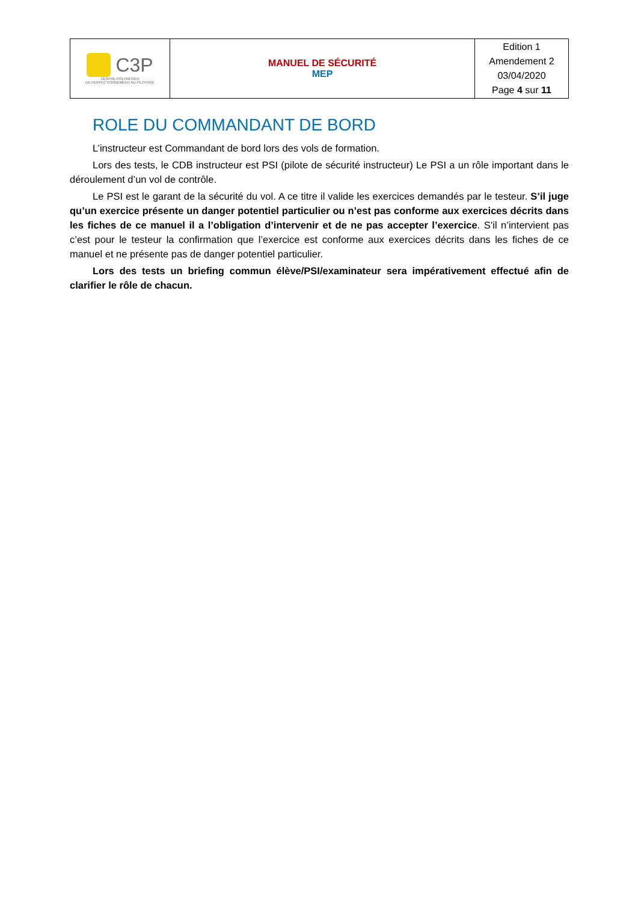| C3P CENTRE POLYNÉSIEN DE PERFECTIONNEMENT AU PILOTAGE | MANUEL DE SÉCURITÉ MEP | Edition 1 Amendement 2 03/04/2020 Page 4 sur 11 |
ROLE DU COMMANDANT DE BORD
L’instructeur est Commandant de bord lors des vols de formation.
Lors des tests, le CDB instructeur est PSI (pilote de sécurité instructeur) Le PSI a un rôle important dans le déroulement d’un vol de contrôle.
Le PSI est le garant de la sécurité du vol. A ce titre il valide les exercices demandés par le testeur. S’il juge qu’un exercice présente un danger potentiel particulier ou n’est pas conforme aux exercices décrits dans les fiches de ce manuel il a l’obligation d’intervenir et de ne pas accepter l’exercice. S’il n’intervient pas c’est pour le testeur la confirmation que l’exercice est conforme aux exercices décrits dans les fiches de ce manuel et ne présente pas de danger potentiel particulier.
Lors des tests un briefing commun élève/PSI/examinateur sera impérativement effectué afin de clarifier le rôle de chacun.